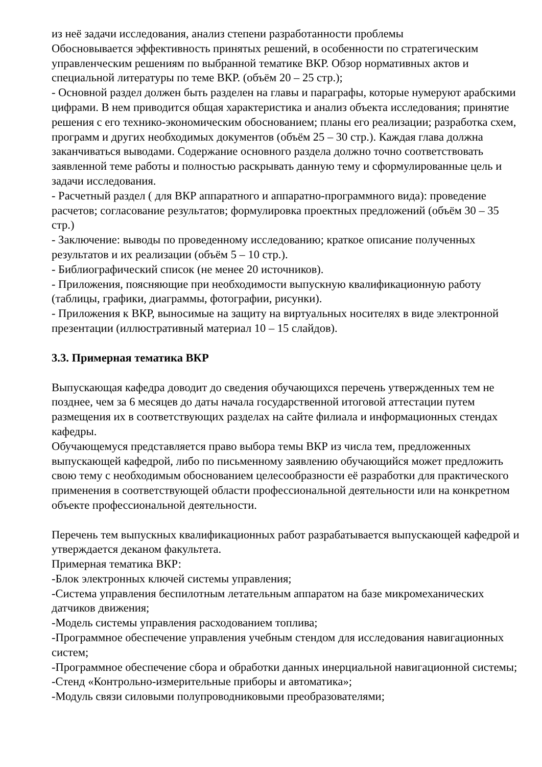из неё задачи исследования, анализ степени разработанности проблемы
Обосновывается эффективность принятых решений, в особенности по стратегическим управленческим решениям по выбранной тематике ВКР. Обзор нормативных актов и специальной литературы по теме ВКР. (объём 20 – 25 стр.);
- Основной раздел должен быть разделен на главы и параграфы, которые нумеруют арабскими цифрами. В нем приводится общая характеристика и анализ объекта исследования; принятие решения с его технико-экономическим обоснованием; планы его реализации; разработка схем, программ и других необходимых документов (объём 25 – 30 стр.). Каждая глава должна заканчиваться выводами. Содержание основного раздела должно точно соответствовать заявленной теме работы и полностью раскрывать данную тему и сформулированные цель и задачи исследования.
- Расчетный раздел ( для ВКР аппаратного и аппаратно-программного вида): проведение расчетов; согласование результатов; формулировка проектных предложений (объём 30 – 35 стр.)
- Заключение: выводы по проведенному исследованию; краткое описание полученных результатов и их реализации (объём 5 – 10 стр.).
- Библиографический список (не менее 20 источников).
- Приложения, поясняющие при необходимости выпускную квалификационную работу (таблицы, графики, диаграммы, фотографии, рисунки).
- Приложения к ВКР, выносимые на защиту на виртуальных носителях в виде электронной презентации (иллюстративный материал 10 – 15 слайдов).
3.3. Примерная тематика ВКР
Выпускающая кафедра доводит до сведения обучающихся перечень утвержденных тем не позднее, чем за 6 месяцев до даты начала государственной итоговой аттестации путем размещения их в соответствующих разделах на сайте филиала и информационных стендах кафедры.
Обучающемуся представляется право выбора темы ВКР из числа тем, предложенных выпускающей кафедрой, либо по письменному заявлению обучающийся может предложить свою тему с необходимым обоснованием целесообразности её разработки для практического применения в соответствующей области профессиональной деятельности или на конкретном объекте профессиональной деятельности.
Перечень тем выпускных квалификационных работ разрабатывается выпускающей кафедрой и утверждается деканом факультета.
Примерная тематика ВКР:
-Блок электронных ключей системы управления;
-Система управления беспилотным летательным аппаратом на базе микромеханических датчиков движения;
-Модель системы управления расходованием топлива;
-Программное обеспечение управления учебным стендом для исследования навигационных систем;
-Программное обеспечение сбора и обработки данных инерциальной навигационной системы;
-Стенд «Контрольно-измерительные приборы и автоматика»;
-Модуль связи силовыми полупроводниковыми преобразователями;